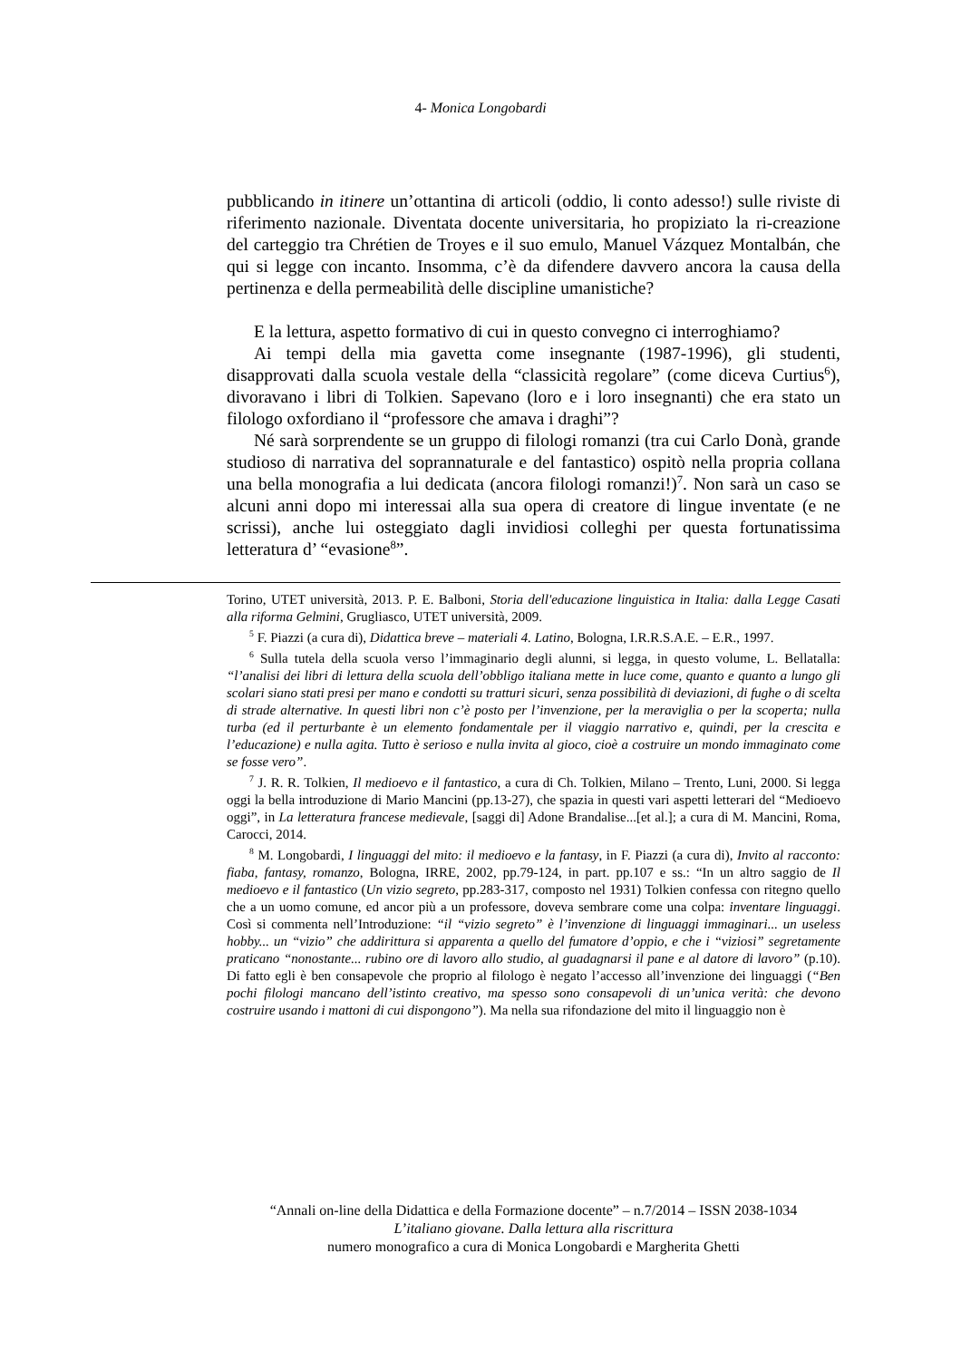4- Monica Longobardi
pubblicando in itinere un’ottantina di articoli (oddio, li conto adesso!) sulle riviste di riferimento nazionale. Diventata docente universitaria, ho propiziato la ri-creazione del carteggio tra Chrétien de Troyes e il suo emulo, Manuel Vázquez Montalbán, che qui si legge con incanto. Insomma, c’è da difendere davvero ancora la causa della pertinenza e della permeabilità delle discipline umanistiche?
E la lettura, aspetto formativo di cui in questo convegno ci interroghiamo?
Ai tempi della mia gavetta come insegnante (1987-1996), gli studenti, disapprovati dalla scuola vestale della “classicità regolare” (come diceva Curtius<sup>6</sup>), divoravano i libri di Tolkien. Sapevano (loro e i loro insegnanti) che era stato un filologo oxfordiano il “professore che amava i draghi”?
Né sarà sorprendente se un gruppo di filologi romanzi (tra cui Carlo Donà, grande studioso di narrativa del soprannaturale e del fantastico) ospitò nella propria collana una bella monografia a lui dedicata (ancora filologi romanzi!)<sup>7</sup>. Non sarà un caso se alcuni anni dopo mi interessai alla sua opera di creatore di lingue inventate (e ne scrissi), anche lui osteggiato dagli invidiosi colleghi per questa fortunatissima letteratura d’ “evasione<sup>8</sup>”.
Torino, UTET università, 2013. P. E. Balboni, Storia dell'educazione linguistica in Italia: dalla Legge Casati alla riforma Gelmini, Grugliasco, UTET università, 2009.
<sup>5</sup> F. Piazzi (a cura di), Didattica breve – materiali 4. Latino, Bologna, I.R.R.S.A.E. – E.R., 1997.
<sup>6</sup> Sulla tutela della scuola verso l’immaginario degli alunni, si legga, in questo volume, L. Bellatalla: “l’analisi dei libri di lettura della scuola dell’obbligo italiana mette in luce come, quanto e quanto a lungo gli scolari siano stati presi per mano e condotti su tratturi sicuri, senza possibilità di deviazioni, di fughe o di scelta di strade alternative. In questi libri non c’è posto per l’invenzione, per la meraviglia o per la scoperta; nulla turba (ed il perturbante è un elemento fondamentale per il viaggio narrativo e, quindi, per la crescita e l’educazione) e nulla agita. Tutto è serioso e nulla invita al gioco, cioè a costruire un mondo immaginato come se fosse vero”.
<sup>7</sup> J. R. R. Tolkien, Il medioevo e il fantastico, a cura di Ch. Tolkien, Milano – Trento, Luni, 2000. Si legga oggi la bella introduzione di Mario Mancini (pp.13-27), che spazia in questi vari aspetti letterari del “Medioevo oggi”, in La letteratura francese medievale, [saggi di] Adone Brandalise...[et al.]; a cura di M. Mancini, Roma, Carocci, 2014.
<sup>8</sup> M. Longobardi, I linguaggi del mito: il medioevo e la fantasy, in F. Piazzi (a cura di), Invito al racconto: fiaba, fantasy, romanzo, Bologna, IRRE, 2002, pp.79-124, in part. pp.107 e ss.: “In un altro saggio de Il medioevo e il fantastico (Un vizio segreto, pp.283-317, composto nel 1931) Tolkien confessa con ritegno quello che a un uomo comune, ed ancor più a un professore, doveva sembrare come una colpa: inventare linguaggi. Così si commenta nell’Introduzione: “il “vizio segreto” è l’invenzione di linguaggi immaginari... un useless hobby... un “vizio” che addirittura si apparenta a quello del fumatore d’oppio, e che i “viziosi” segretamente praticano “nonostante... rubino ore di lavoro allo studio, al guadagnarsi il pane e al datore di lavoro” (p.10). Di fatto egli è ben consapevole che proprio al filologo è negato l’accesso all’invenzione dei linguaggi (“Ben pochi filologi mancano dell’istinto creativo, ma spesso sono consapevoli di un’unica verità: che devono costruire usando i mattoni di cui dispongono”). Ma nella sua rifondazione del mito il linguaggio non è
“Annali on-line della Didattica e della Formazione docente” – n.7/2014 – ISSN 2038-1034
L’italiano giovane. Dalla lettura alla riscrittura
numero monografico a cura di Monica Longobardi e Margherita Ghetti